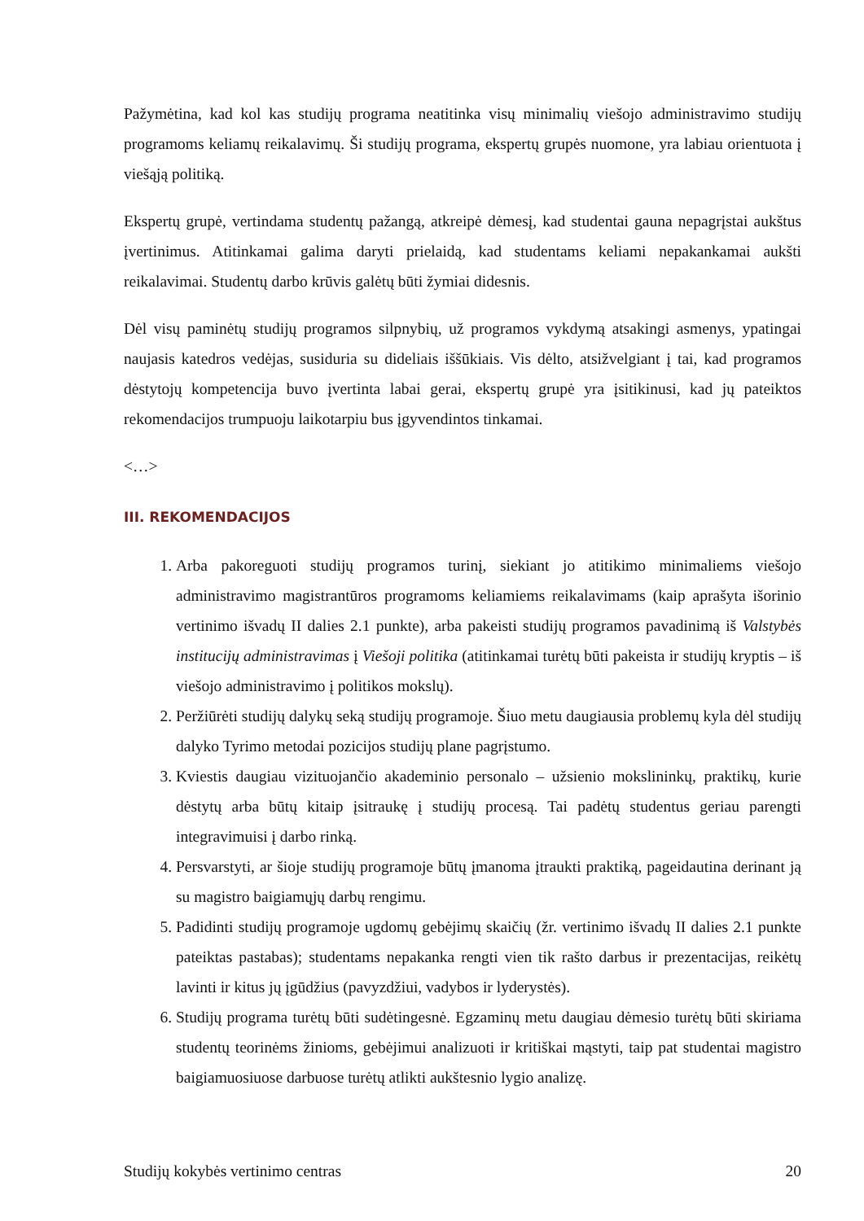Pažymėtina, kad kol kas studijų programa neatitinka visų minimalių viešojo administravimo studijų programoms keliamų reikalavimų. Ši studijų programa, ekspertų grupės nuomone, yra labiau orientuota į viešąją politiką.
Ekspertų grupė, vertindama studentų pažangą, atkreipė dėmesį, kad studentai gauna nepagrįstai aukštus įvertinimus. Atitinkamai galima daryti prielaidą, kad studentams keliami nepakankamai aukšti reikalavimai. Studentų darbo krūvis galėtų būti žymiai didesnis.
Dėl visų paminėtų studijų programos silpnybių, už programos vykdymą atsakingi asmenys, ypatingai naujasis katedros vedėjas, susiduria su dideliais iššūkiais. Vis dėlto, atsižvelgiant į tai, kad programos dėstytojų kompetencija buvo įvertinta labai gerai, ekspertų grupė yra įsitikinusi, kad jų pateiktos rekomendacijos trumpuoju laikotarpiu bus įgyvendintos tinkamai.
<…>
III. REKOMENDACIJOS
1. Arba pakoreguoti studijų programos turinį, siekiant jo atitikimo minimaliems viešojo administravimo magistrantūros programoms keliamiems reikalavimams (kaip aprašyta išorinio vertinimo išvadų II dalies 2.1 punkte), arba pakeisti studijų programos pavadinimą iš Valstybės institucijų administravimas į Viešoji politika (atitinkamai turėtų būti pakeista ir studijų kryptis – iš viešojo administravimo į politikos mokslų).
2. Peržiūrėti studijų dalykų seką studijų programoje. Šiuo metu daugiausia problemų kyla dėl studijų dalyko Tyrimo metodai pozicijos studijų plane pagrįstumo.
3. Kviestis daugiau vizituojančio akademinio personalo – užsienio mokslininkų, praktikų, kurie dėstytų arba būtų kitaip įsitraukę į studijų procesą. Tai padėtų studentus geriau parengti integravimuisi į darbo rinką.
4. Persvarstyti, ar šioje studijų programoje būtų įmanoma įtraukti praktiką, pageidautina derinant ją su magistro baigiamųjų darbų rengimu.
5. Padidinti studijų programoje ugdomų gebėjimų skaičių (žr. vertinimo išvadų II dalies 2.1 punkte pateiktas pastabas); studentams nepakanka rengti vien tik rašto darbus ir prezentacijas, reikėtų lavinti ir kitus jų įgūdžius (pavyzdžiui, vadybos ir lyderystės).
6. Studijų programa turėtų būti sudėtingesnė. Egzaminų metu daugiau dėmesio turėtų būti skiriama studentų teorinėms žinioms, gebėjimui analizuoti ir kritiškai mąstyti, taip pat studentai magistro baigiamuosiuose darbuose turėtų atlikti aukštesnio lygio analizę.
Studijų kokybės vertinimo centras 20